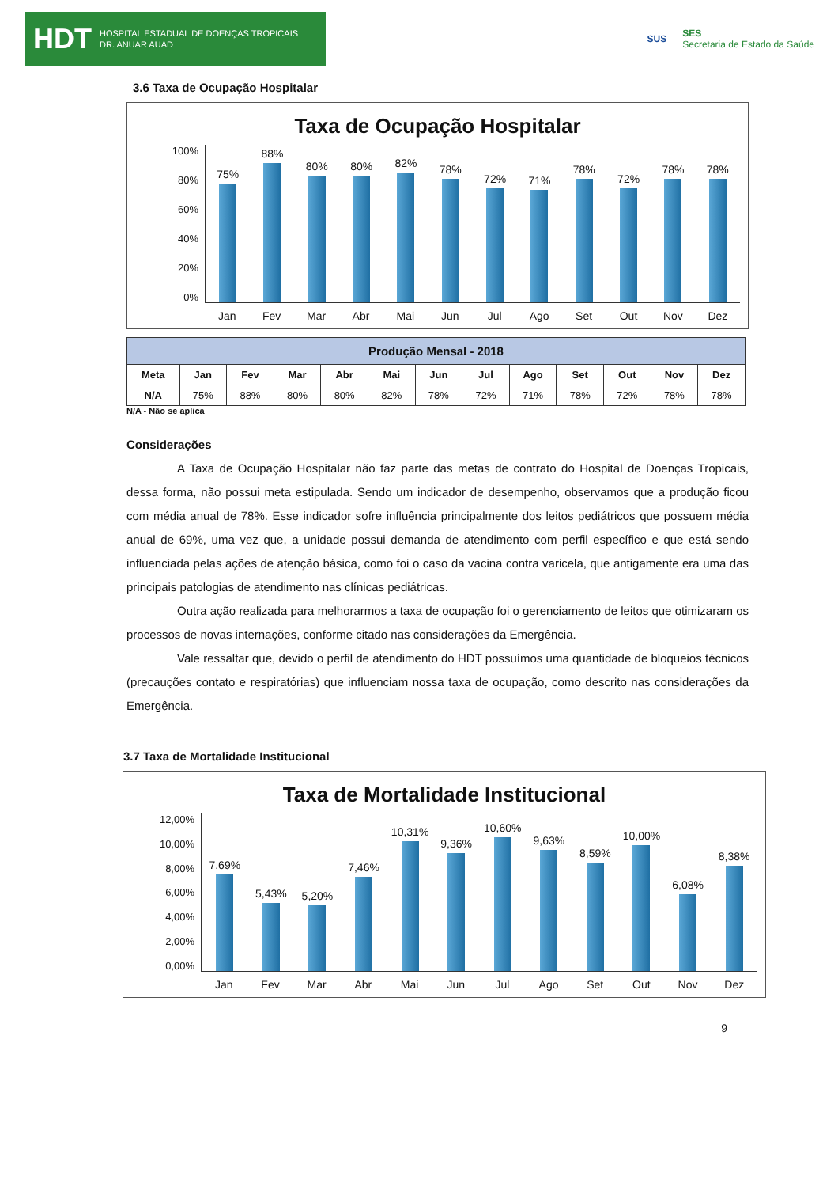HDT HOSPITAL ESTADUAL DE DOENÇAS TROPICAIS
DR. ANUAR AUAD
SUS SES
Secretaria de Estado da Saúde
3.6 Taxa de Ocupação Hospitalar
Taxa de Ocupação Hospitalar
100%
80%
60%
40%
20%
0%
75%
88%
80%
80%
82%
78%
72%
71%
78%
72%
78%
78%
Jan Fev Mar Abr Mai Jun Jul Ago Set Out Nov Dez
| Produção Mensal - 2018 | | | | | | | | | | | | |
| --- | --- | --- | --- | --- | --- | --- | --- | --- | --- | --- | --- | --- |
| Meta | Jan | Fev | Mar | Abr | Mai | Jun | Jul | Ago | Set | Out | Nov | Dez |
| N/A | 75% | 88% | 80% | 80% | 82% | 78% | 72% | 71% | 78% | 72% | 78% | 78% |
N/A - Não se aplica
Considerações
A Taxa de Ocupação Hospitalar não faz parte das metas de contrato do Hospital de Doenças Tropicais, dessa forma, não possui meta estipulada. Sendo um indicador de desempenho, observamos que a produção ficou com média anual de 78%. Esse indicador sofre influência principalmente dos leitos pediátricos que possuem média anual de 69%, uma vez que, a unidade possui demanda de atendimento com perfil específico e que está sendo influenciada pelas ações de atenção básica, como foi o caso da vacina contra varicela, que antigamente era uma das principais patologias de atendimento nas clínicas pediátricas.
Outra ação realizada para melhorarmos a taxa de ocupação foi o gerenciamento de leitos que otimizaram os processos de novas internações, conforme citado nas considerações da Emergência.
Vale ressaltar que, devido o perfil de atendimento do HDT possuímos uma quantidade de bloqueios técnicos (precauções contato e respiratórias) que influenciam nossa taxa de ocupação, como descrito nas considerações da Emergência.
3.7 Taxa de Mortalidade Institucional
Taxa de Mortalidade Institucional
12,00%
10,00%
8,00%
6,00%
4,00%
2,00%
0,00%
7,69%
5,43%
5,20%
7,46%
10,31%
9,36%
10,60%
9,63%
8,59%
10,00%
6,08%
8,38%
Jan Fev Mar Abr Mai Jun Jul Ago Set Out Nov Dez
9